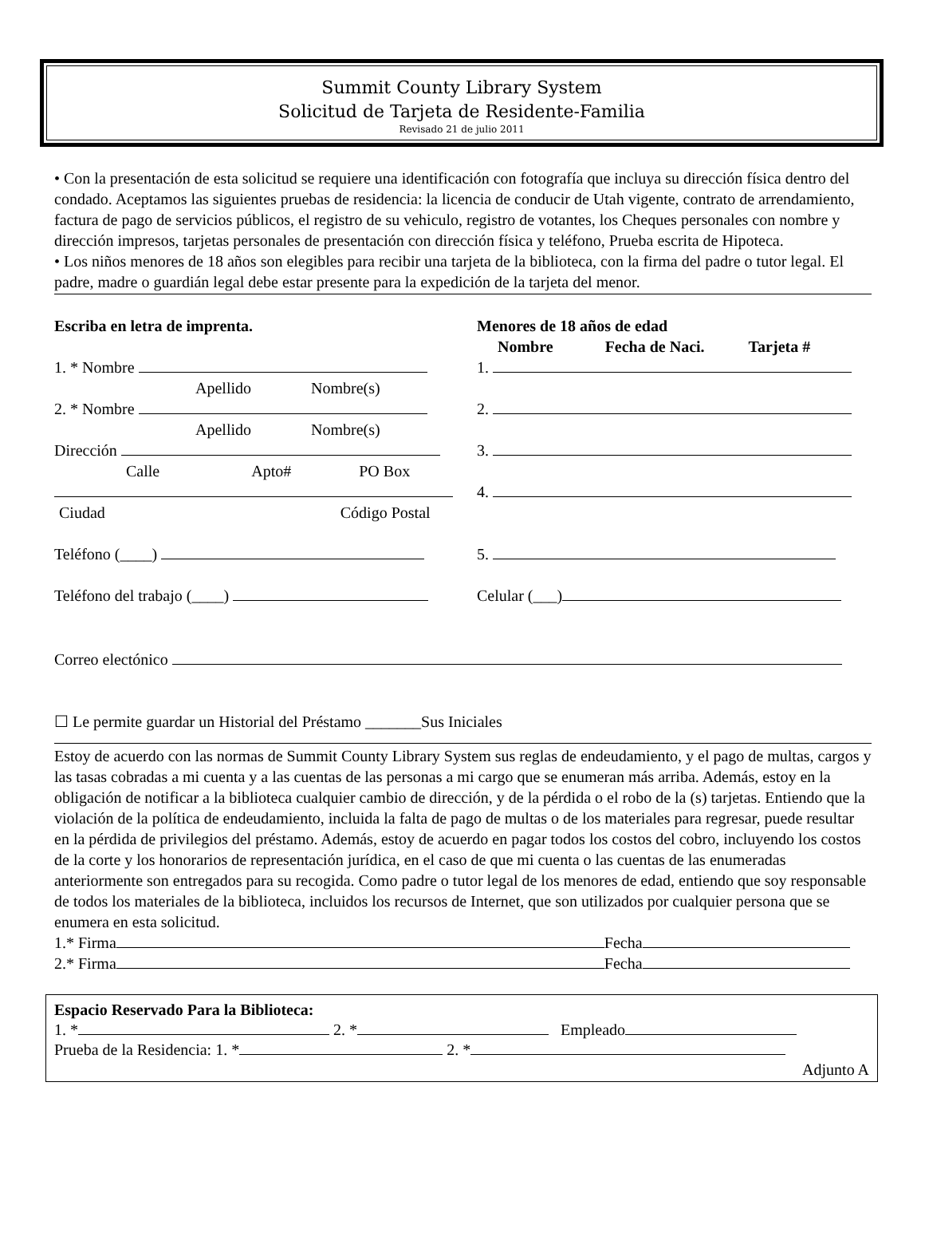Summit County Library System
Solicitud de Tarjeta de Residente-Familia
Revisado 21 de julio 2011
• Con la presentación de esta solicitud se requiere una identificación con fotografía que incluya su dirección física dentro del condado. Aceptamos las siguientes pruebas de residencia: la licencia de conducir de Utah vigente, contrato de arrendamiento, factura de pago de servicios públicos, el registro de su vehiculo, registro de votantes, los Cheques personales con nombre y dirección impresos, tarjetas personales de presentación con dirección física y teléfono, Prueba escrita de Hipoteca.
• Los niños menores de 18 años son elegibles para recibir una tarjeta de la biblioteca, con la firma del padre o tutor legal. El padre, madre o guardián legal debe estar presente para la expedición de la tarjeta del menor.
Escriba en letra de imprenta.
1. * Nombre
Apellido Nombre(s)
2. * Nombre
Apellido Nombre(s)
Dirección
Calle Apto# PO Box
Ciudad Código Postal
Teléfono (____)
Teléfono del trabajo (____)
Menores de 18 años de edad
Nombre Fecha de Naci. Tarjeta #
1.
2.
3.
4.
5.
Celular (___)
Correo electónico
☐ Le permite guardar un Historial del Préstamo _______Sus Iniciales
Estoy de acuerdo con las normas de Summit County Library System sus reglas de endeudamiento, y el pago de multas, cargos y las tasas cobradas a mi cuenta y a las cuentas de las personas a mi cargo que se enumeran más arriba. Además, estoy en la obligación de notificar a la biblioteca cualquier cambio de dirección, y de la pérdida o el robo de la (s) tarjetas. Entiendo que la violación de la política de endeudamiento, incluida la falta de pago de multas o de los materiales para regresar, puede resultar en la pérdida de privilegios del préstamo. Además, estoy de acuerdo en pagar todos los costos del cobro, incluyendo los costos de la corte y los honorarios de representación jurídica, en el caso de que mi cuenta o las cuentas de las enumeradas anteriormente son entregados para su recogida. Como padre o tutor legal de los menores de edad, entiendo que soy responsable de todos los materiales de la biblioteca, incluidos los recursos de Internet, que son utilizados por cualquier persona que se enumera en esta solicitud.
1.* Firma Fecha
2.* Firma Fecha
Espacio Reservado Para la Biblioteca:
1. * 2. * Empleado
Prueba de la Residencia: 1. * 2. *
Adjunto A